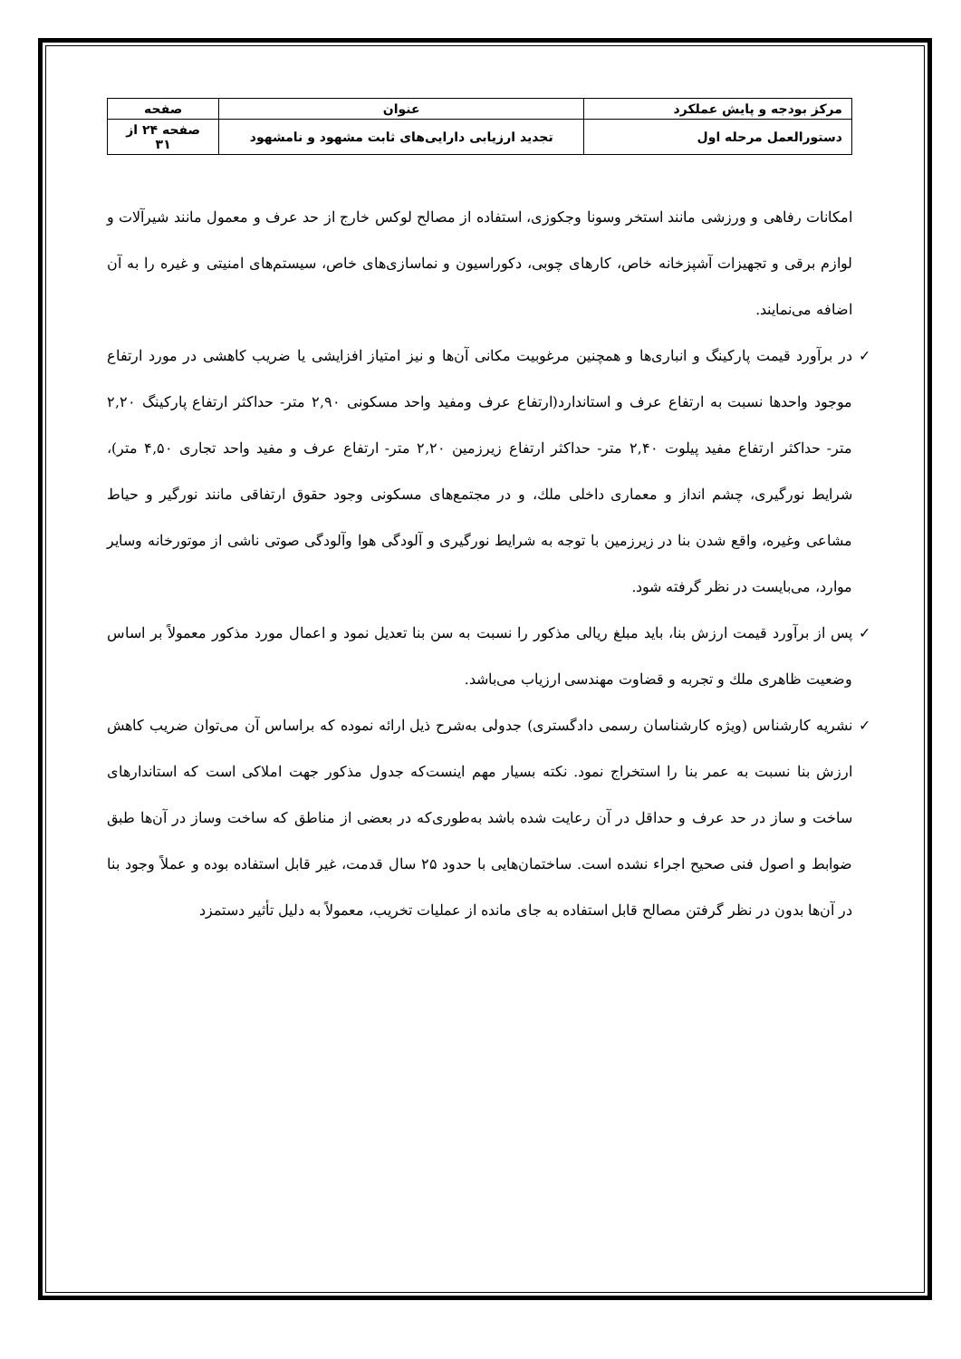| مرکز بودجه و پایش عملکرد | عنوان | صفحه |
| دستورالعمل مرحله اول | تجدید ارزیابی دارایی‌های ثابت مشهود و نامشهود | صفحه ۲۴ از ۳۱ |
امکانات رفاهی و ورزشی مانند استخر وسونا وجکوزی، استفاده از مصالح لوکس خارج از حد عرف و معمول مانند شیرآلات و لوازم برقی و تجهیزات آشپزخانه خاص، کارهای چوبی، دکوراسیون و نماسازی‌های خاص، سیستم‌های امنیتی و غیره را به آن اضافه می‌نمایند.
✓ در برآورد قیمت پارکینگ و انباری‌ها و همچنین مرغوبیت مکانی آن‌ها و نیز امتیاز افزایشی یا ضریب کاهشی در مورد ارتفاع موجود واحدها نسبت به ارتفاع عرف و استاندارد(ارتفاع عرف ومفید واحد مسکونی ۲,۹۰ متر- حداکثر ارتفاع پارکینگ ۲,۲۰ متر- حداکثر ارتفاع مفید پیلوت ۲,۴۰ متر- حداکثر ارتفاع زیرزمین ۲,۲۰ متر- ارتفاع عرف و مفید واحد تجاری ۴,۵۰ متر)، شرایط نورگیری، چشم انداز و معماری داخلی ملك، و در مجتمع‌های مسکونی وجود حقوق ارتفاقی مانند نورگیر و حیاط مشاعی وغیره، واقع شدن بنا در زیرزمین با توجه به شرایط نورگیری و آلودگی هوا وآلودگی صوتی ناشی از موتورخانه وسایر موارد، می‌بایست در نظر گرفته شود.
✓ پس از برآورد قیمت ارزش بنا، باید مبلغ ریالی مذکور را نسبت به سن بنا تعدیل نمود و اعمال مورد مذکور معمولاً بر اساس وضعیت ظاهری ملك و تجربه و قضاوت مهندسی ارزیاب می‌باشد.
✓ نشریه کارشناس (ویژه کارشناسان رسمی دادگستری) جدولی به‌شرح ذیل ارائه نموده که براساس آن می‌توان ضریب کاهش ارزش بنا نسبت به عمر بنا را استخراج نمود. نکته بسیار مهم اینست‌که جدول مذکور جهت املاکی است که استاندارهای ساخت و ساز در حد عرف و حداقل در آن رعایت شده باشد به‌طوری‌که در بعضی از مناطق که ساخت وساز در آن‌ها طبق ضوابط و اصول فنی صحیح اجراء نشده است. ساختمان‌هایی با حدود ۲۵ سال قدمت، غیر قابل استفاده بوده و عملاً وجود بنا در آن‌ها بدون در نظر گرفتن مصالح قابل استفاده به جای مانده از عملیات تخریب، معمولاً به دلیل تأثیر دستمزد